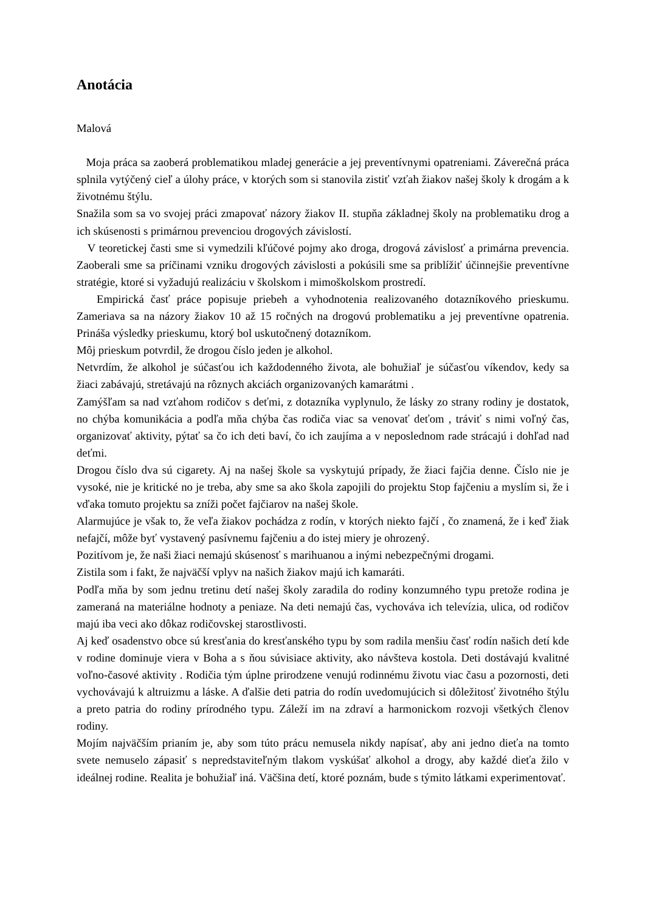Anotácia
Malová
Moja práca sa zaoberá problematikou mladej generácie a jej preventívnymi opatreniami. Záverečná práca splnila vytýčený cieľ a úlohy práce, v ktorých som si stanovila zistiť vzťah žiakov našej školy k drogám a k životnému štýlu.
Snažila som sa vo svojej práci zmapovať názory žiakov II. stupňa základnej školy na problematiku drog a ich skúsenosti s primárnou prevenciou drogových závislostí.
V teoretickej časti sme si vymedzili kľúčové pojmy ako droga, drogová závislosť a primárna prevencia. Zaoberali sme sa príčinami vzniku drogových závislosti a pokúsili sme sa priblížiť účinnejšie preventívne stratégie, ktoré si vyžadujú realizáciu v školskom i mimoškolskom prostredí.
Empirická časť práce popisuje priebeh a vyhodnotenia realizovaného dotazníkového prieskumu. Zameriava sa na názory žiakov 10 až 15 ročných na drogovú problematiku a jej preventívne opatrenia. Prináša výsledky prieskumu, ktorý bol uskutočnený dotazníkom.
Môj prieskum potvrdil, že drogou číslo jeden je alkohol.
Netvrdím, že alkohol je súčasťou ich každodenného života, ale bohužiaľ je súčasťou víkendov, kedy sa žiaci zabávajú, stretávajú na rôznych akciách organizovaných kamarátmi .
Zamýšľam sa nad vzťahom rodičov s deťmi, z dotazníka vyplynulo, že lásky zo strany rodiny je dostatok, no chýba komunikácia a podľa mňa chýba čas rodiča viac sa venovať deťom , tráviť s nimi voľný čas, organizovať aktivity, pýtať sa čo ich deti baví, čo ich zaujíma a v neposlednom rade strácajú i dohľad nad deťmi.
Drogou číslo dva sú cigarety. Aj na našej škole sa vyskytujú prípady, že žiaci fajčia denne. Číslo nie je vysoké, nie je kritické no je treba, aby sme sa ako škola zapojili do projektu Stop fajčeniu a myslím si, že i vďaka tomuto projektu sa zníži počet fajčiarov na našej škole.
Alarmujúce je však to, že veľa žiakov pochádza z rodín, v ktorých niekto fajčí , čo znamená, že i keď žiak nefajčí, môže byť vystavený pasívnemu fajčeniu a do istej miery je ohrozený.
Pozitívom je, že naši žiaci nemajú skúsenosť s marihuanou a inými nebezpečnými drogami.
Zistila som i fakt, že najväčší vplyv na našich žiakov majú ich kamaráti.
Podľa mňa by som jednu tretinu detí našej školy zaradila do rodiny konzumného typu pretože rodina je zameraná na materiálne hodnoty a peniaze. Na deti nemajú čas, vychováva ich televízia, ulica, od rodičov majú iba veci ako dôkaz rodičovskej starostlivosti.
Aj keď osadenstvo obce sú kresťania do kresťanského typu by som radila menšiu časť rodín našich detí kde v rodine dominuje viera v Boha a s ňou súvisiace aktivity, ako návšteva kostola. Deti dostávajú kvalitné voľno-časové aktivity . Rodičia tým úplne prirodzene venujú rodinnému životu viac času a pozornosti, deti vychovávajú k altruizmu a láske. A ďalšie deti patria do rodín uvedomujúcich si dôležitosť životného štýlu a preto patria do rodiny prírodného typu. Záleží im na zdraví a harmonickom rozvoji všetkých členov rodiny.
Mojím najväčším prianím je, aby som túto prácu nemusela nikdy napísať, aby ani jedno dieťa na tomto svete nemuselo zápasiť s nepredstaviteľným tlakom vyskúšať alkohol a drogy, aby každé dieťa žilo v ideálnej rodine. Realita je bohužiaľ iná. Väčšina detí, ktoré poznám, bude s týmito látkami experimentovať.